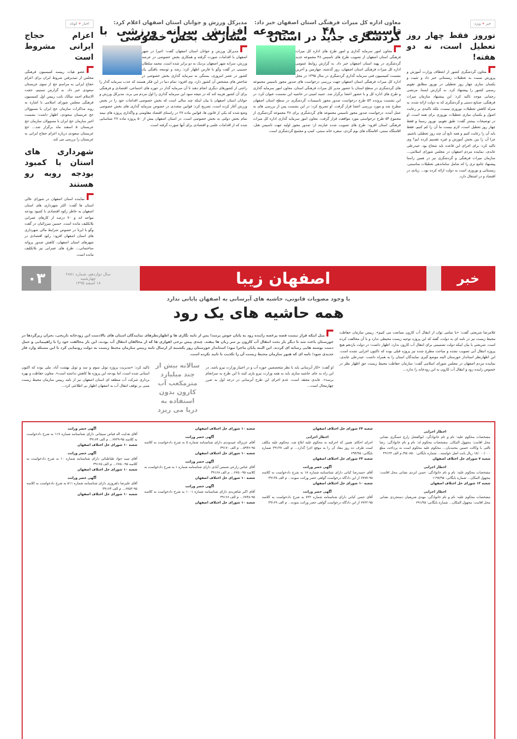خبر + ویژه
نوروز فقط چهار روز تعطیل است، نه دو هفته!
معاون گردشگری کشور از انعطاف وزارت آموزش و پرورش نسبت به تعطیلات زمستانی خبر داد و تثبیت و یکسان سازی چهار روز تعطیلی در نوروز مطابق تقویم رسمی کشور را پیشنهاد کرد. به گزارش ایسنا، مرتضی رحمانی موحد تاکید کرد: این پیشنهاد سازمان میراث فرهنگی، صنایع دستی و گردشگری که به دولت ارائه شده، به منزله کاهش تعطیلات نوروزی نیست، بلکه تاکیدی بر رعایت اصول و یکسان سازی تعطیلات نوروزی برای همه است. او در توضیحات بیشتر گفت: طبق تقویم، نوروز رسما و فقط چهار روز تعطیل است، لازم نیست ما آن را کم کنیم. فقط باید آن را رعایت کنیم و همه تابع آن چند روز تعطیلی باشیم. چرا آن را بین بخش آموزش و غیره تقسیم کرده ایم؟ وی تاکید کرد: برای اجرای این قاعده باید شجاع بود. حیدرعلی عابدی، نماینده مردم اصفهان در مجلس شورای اسلامی... سازمان میراث فرهنگی و گردشگری نیز در همین راستا پیشنهاد جامع تری را که شامل ساماندهی تعطیلات مناسبتی، زمستانی و نوروزی است به دولت ارائه کرده بود... زیادی در اقتصاد و در اشتغال دارد.
معاون اداره کل میراث فرهنگی استان اصفهان خبر داد:
تاسیس ۴۸ مجموعه گردشگری جدید در استان
معاون امور سرمایه گذاری و امور طرح های اداره کل میراث فرهنگی استان اصفهان از تصویب طرح های تاسیس ۴۸ مجموعه جدید گردشگری در پهنه استان اصفهان خبر داد. به گزارش روابط عمومی اداره کل میراث فرهنگی استان اصفهان، روز گذشته، چهارمین و آخرین نشست کمیسیون فنی سرمایه گذاری گردشگری در سال ۱۳۹۵ در محل اداره کل میراث فرهنگی استان اصفهان جهت بررسی درخواست های صدور مجوز تاسیس مجموعه های گردشگری در سطح استان با حضور مدیر کل میراث فرهنگی استان، معاون امور سرمایه گذاری و طرح های اداره کل و با حضور اعضا برگزار شد. حمید امینی در حاشیه این نشست عنوان کرد: در این نشست پرونده ۵۴ طرح درخواست صدور مجوز تاسیسات گردشگری در سطح استان اصفهان مطرح شد و مورد بررسی اعضا قرار گرفت. او تصریح کرد: در این نشست پس از بررسی های به عمل آمده، درخواست صدور مجوز تاسیس مجموعه های گردشگری برای ۴۸ مجموعه گردشگری از مجموع ۵۴ طرح درخواستی مورد موافقت قرار گرفت. معاون امور سرمایه گذاری اداره کل میراث فرهنگی استان افزود: طرح های تصویب شده عبارتند از: صدور مجوز اولیه جهت تاسیس هتل، اقامتگاه سنتی، اقامتگاه های بوم گردی، سفره خانه سنتی، کمپ و مجتمع گردشگری است.
مدیرکل ورزش و جوانان استان اصفهان اعلام کرد:
افزایش سرانه ورزشی با مشارکت بخش خصوصی
مدیرکل ورزش و جوانان استان اصفهان گفت: اخیرا در شهر اصفهان با اقدامات صورت گرفته و همکاری بخش خصوصی در عرصه ورزش، سرانه شهر اصفهان نزدیک به دو برابر شده است. محمد سلطان حسینی در گفت وگو با فارس اظهار کرد: رشد و توسعه یافتگی یک کشور در عصر امروزی، بستگی به سرمایه گذاری بخش خصوصی در شاخص های مشخص آن کشور دارد. وی افزود: تمام دنیا در این فکر هستند که جذب سرمایه گذار را راحتی از کشورهای دیگری انجام دهند تا آن سرمایه گذار در حوزه های اجتماعی، اقتصادی و فرهنگی برای آن کشور هزینه کند که در نتیجه سود این سرمایه گذاری را اول مردم می برند. مدیرکل ورزش و جوانان استان اصفهان با بیان اینکه چند سالی است که بخش خصوصی اقدامات خود را در بخش ورزش آغاز کرده است، تصریح کرد: قوانین متعددی در خصوص سرمایه گذاری های بخش خصوصی وضع شده که یکی از قانون ها، قوانین ماده ۲۷ در راستای اقتصاد مقاومتی و واگذاری پروژه های نیمه تمام بخش دولتی به بخش خصوصی است. در استان اصفهان بیش از ۵۰ پروژه ماده ۲۷ شناسایی شده که از اقدامات علمی و اقتصادی برای آنها صورت گرفته است.
اخبار + کوتاه
اعزام حجاج ایرانی مشروط است
عضو هیات رییسه کمیسیون فرهنگی مجلس از تنیذیرفتن شروط ایران برای اعزام حجاج ایرانی به مراسم حج از سوی عربستان سعودی خبر داد. به گزارش تسنیم، حجت الاسلام احمد سالک نایب رییس اول کمیسیون فرهنگی مجلس شورای اسلامی با اشاره به روند مذاکرات سازمان حج ایران با مسوولان حج عربستان سعودی، اظهار داشت: نشست اخیر سازمان حج ایران با مسوولان سازمان حج عربستان ۵ اسفند ماه برگزار شد... حج عربستان سعودی درباره اعزام حجاج ایرانی به عربستان را بررسی می کند.
شهرداری های استان با کمبود بودجه روبه رو هستند
نماینده استان اصفهان در شورای عالی استان ها گفت: اکثر شهرداری های استان اصفهان به خاطر رکود اقتصادی با کمبود بودجه مواجه اند و ۷۰ درصد از کارهای عمرانی بلاتکلیف مانده است. حسین میرزائیان در گفت وگو با ایرنا در خصوص شرایط مالی شهرداری های استان اصفهان افزود: رکود اقتصادی در شهرهای استان اصفهان، کاهش صدور پروانه ساختمانی... طرح های عمرانی نیز بلاتکلیف مانده است.
خبر
اصفهان زیبا
سال دوازدهم، شماره ۲۸۸۱
چهارشنبه
۱۸ اسفند ۱۳۹۵
۰۳
با وجود مصوبات قانونی، حاشیه های آبرسانی به اصفهان پایانی ندارد
همه حاشیه های یک رود
غلامرضا شریعتی گفت: «با تمامی توان از انتقال آب کارون ممانعت می کنیم». رییس سازمان حفاظت محیط زیست نیز در نامه ای به دولت، گفته که این پروژه توجیه زیست محیطی ندارد و با آن مخالفت کرده است. شریعتی با بیان اینکه دولت تصمیمی برای انتقال آب کارون ندارد، اظهار داشت: در دولت یازدهم هیچ پروژه انتقال آبی تصویب نشده و مباحث مطرح شده نیز پروژه قبلی بوده که تاکنون اجرایی نشده است. این اظهارنظر استاندار خوزستان البته موضع گیری نمایندگان استان را به همراه داشت. حیدرعلی عابدی، نماینده مردم اصفهان در مجلس شورای اسلامی گفت: سازمان حفاظت محیط زیست حق اظهار نظر در خصوص زاینده رود و انتقال آب کارون به این رودخانه را ندارد...
مثل اینکه قرار نیست قصه پرغصه زاینده رود به پایان خوش برسد! پس از نامه نگاری ها و اظهارنظرهای نمایندگان استان های بالادست این رودخانه تاریخی، بحران ریزگردها در خوزستان باعث شد تا دیگر بار بحث انتقال آب کارون بر سر زبان ها بیفتد. چندی پیش برخی اهوازی ها که از مخالفان انتقال آب بودند، این بار مخالفت خود را با راهپیمایی و حمل دست نوشته هایی رسانه ای کردند. این البته پایان ماجرا نبود؛ استاندار خوزستان روز یکشنبه از ارسال نامه رییس سازمان محیط زیست به دولت رونمایی کرد تا این مسئله وارد فاز جدیدی شود؛ نامه ای که هنوز سازمان محیط زیست آن را تکذیب یا تایید نکرده است.
او گفت: «کار آبرسانی باید با نظر متخصصین حوزه آب و در اختیار وزارت نیرو باشد. در این راه به جای حاشیه سازی باید به همه وزارت نیرو یاری کنند تا این طرح به سرانجام برسد». عابدی معتقد است، عدم اجرای این طرح آبرسانی در درجه اول به ضرر چهارمحال است...
سالانه بیش از چند میلیارد مترمکعب آب کارون بدون استفاده به دریا می ریزد
تاکید کرد: «مدیریت پروژه تونل سوم و سد و تونل بهشت آباد، ملی بوده که اکنون استانی شده است، اما بودجه این پروژه ها کاهش نداشته است». معاون حفاظت و بهره برداری شرکت آب منطقه ای استان اصفهان نیز از نامه رییس سازمان محیط زیست مبنی بر توقف انتقال آب به اصفهان اظهار بی اطلاعی کرد...
اخطار اجرایی
مشخصات محکوم علیه: نام و نام خانوادگی: ابوالفضل زارع عسگری نشانی محل اقامت: مجهول المکان. مشخصات محکوم له: نام و نام خانوادگی: رضا ثالثی با وکالت حسین محمدیان... محکوم علیه محکوم است به پرداخت مبلغ ۱۸/۰۰۰/۰۰۰ ریال بابت اصل خواسته... شماره بایگانی: ۹۵۰۸۵۰/ م الف ۳۹۱۲۴
شعبه ۷ شورای حل اختلاف اصفهان
اخطار اجرایی
مشخصات محکوم علیه: نام و نام خانوادگی: حسن ایزدی نشانی محل اقامت: مجهول المکان... شماره بایگانی: ۱۱۹۷/۹۵
شعبه ۱۳ شورای حل اختلاف اصفهان
اخطار اجرایی
مشخصات محکوم علیه: نام و نام خانوادگی: مهدی شریفیان دستجردی نشانی محل اقامت: مجهول المکان... شماره بایگانی: ۶۹۱/۹۵
شعبه ۲۴ شورای حل اختلاف اصفهان
اخطار اجرایی
اجرای احکام: همین که اجرائیه به محکوم علیه ابلاغ شد، محکوم علیه مکلف است ظرف ده روز مفاد آن را به موقع اجرا گذارد... م الف ۳۹۱۳۷ شماره بایگانی: ۶۹۴/۹۵
شعبه ۲۴ شورای حل اختلاف اصفهان
آگهی حصر وراثت
آقای حمیدرضا کیانی دارای شناسنامه شماره ۱۸ به شرح دادخواست به کلاسه ۹۵-۶۷۷۷ از این دادگاه درخواست گواهی حصر وراثت نموده... م الف ۳۹۱۳۸
شعبه ۱۰ شورای حل اختلاف اصفهان
آگهی حصر وراثت
آقای حسن کیانی دارای شناسنامه شماره ۷۳۲ به شرح دادخواست به کلاسه ۹۵-۶۷۲۲ از این دادگاه درخواست گواهی حصر وراثت نموده... م الف ۳۹۱۶۹
شعبه ۱۰ شورای حل اختلاف اصفهان
آگهی حصر وراثت
آقای عزیزاله عبیدوندی دارای شناسنامه شماره ۵ به شرح دادخواست به کلاسه ۹۵-۵۹۴۶... م الف ۳۹۱۷۰
شعبه ۱۰ شورای حل اختلاف اصفهان
آگهی حصر وراثت
آقای عباس زارعی شمس آبادی دارای شناسنامه شماره ۱ به شرح دادخواست به کلاسه ۹۵-۶۷۵۰... م الف ۳۹۱۶۸
شعبه ۱۰ شورای حل اختلاف اصفهان
آگهی حصر وراثت
آقای اکبر شاهزیدی دارای شناسنامه شماره ۱۰۰۱ به شرح دادخواست به کلاسه ۹۵-۶۷۴۸... م الف ۳۹۱۶۶
شعبه ۱۰ شورای حل اختلاف اصفهان
آگهی حصر وراثت
آقای هدایت اله فیاض سیچانی دارای شناسنامه شماره ۱۱۷ به شرح دادخواست به کلاسه ۹۵-۶۷۲۹... م الف ۳۹۱۶۴
شعبه ۱۰ شورای حل اختلاف اصفهان
آگهی حصر وراثت
آقای سید جواد طباطبائی دارای شناسنامه شماره ۱۰ به شرح دادخواست به کلاسه ۹۵-۶۷۵۰... م الف ۳۹۱۶۵
شعبه ۱۰ شورای حل اختلاف اصفهان
آگهی حصر وراثت
آقای علیرضا دلفروزی دارای شناسنامه شماره ۵۱۱ به شرح دادخواست به کلاسه ۹۵-۶۷۵۲... م الف ۳۹۱۶۳
شعبه ۱۰ شورای حل اختلاف اصفهان